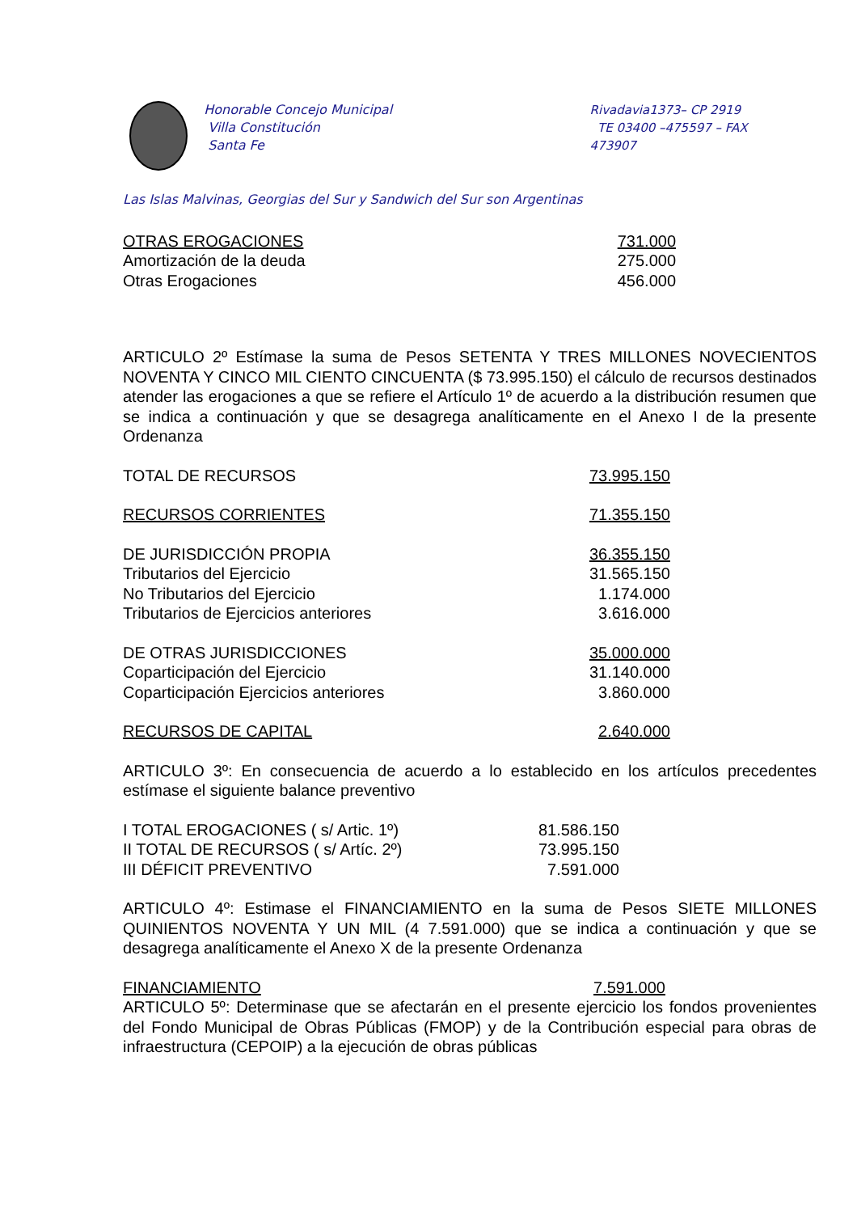Honorable Concejo Municipal
Villa Constitución
Santa Fe
Rivadavia1373– CP 2919
TE 03400 –475597 – FAX 473907
Las Islas Malvinas, Georgias del Sur y Sandwich del Sur son Argentinas
| OTRAS EROGACIONES | 731.000 |
| Amortización de la deuda | 275.000 |
| Otras Erogaciones | 456.000 |
ARTICULO 2º Estímase la suma de Pesos SETENTA Y TRES MILLONES NOVECIENTOS NOVENTA Y CINCO MIL CIENTO CINCUENTA ($ 73.995.150) el cálculo de recursos destinados atender las erogaciones a que se refiere el Artículo 1º de acuerdo a la distribución resumen que se indica a continuación y que se desagrega analíticamente en el Anexo I de la presente Ordenanza
| TOTAL DE RECURSOS | 73.995.150 |
| RECURSOS CORRIENTES | 71.355.150 |
| DE JURISDICCIÓN PROPIA | 36.355.150 |
| Tributarios del Ejercicio | 31.565.150 |
| No Tributarios del Ejercicio | 1.174.000 |
| Tributarios de Ejercicios anteriores | 3.616.000 |
| DE OTRAS JURISDICCIONES | 35.000.000 |
| Coparticipación del Ejercicio | 31.140.000 |
| Coparticipación Ejercicios anteriores | 3.860.000 |
| RECURSOS DE CAPITAL | 2.640.000 |
ARTICULO 3º: En consecuencia de acuerdo a lo establecido en los artículos precedentes estímase el siguiente balance preventivo
| I TOTAL EROGACIONES ( s/ Artic. 1º) | 81.586.150 |
| II TOTAL DE RECURSOS ( s/ Artíc. 2º) | 73.995.150 |
| III DÉFICIT PREVENTIVO | 7.591.000 |
ARTICULO 4º: Estimase el FINANCIAMIENTO en la suma de Pesos SIETE MILLONES QUINIENTOS NOVENTA Y UN MIL (4 7.591.000) que se indica a continuación y que se desagrega analíticamente el Anexo X de la presente Ordenanza
| FINANCIAMIENTO | 7.591.000 |
ARTICULO 5º: Determinase que se afectarán en el presente ejercicio los fondos provenientes del Fondo Municipal de Obras Públicas (FMOP) y de la Contribución especial para obras de infraestructura (CEPOIP) a la ejecución de obras públicas